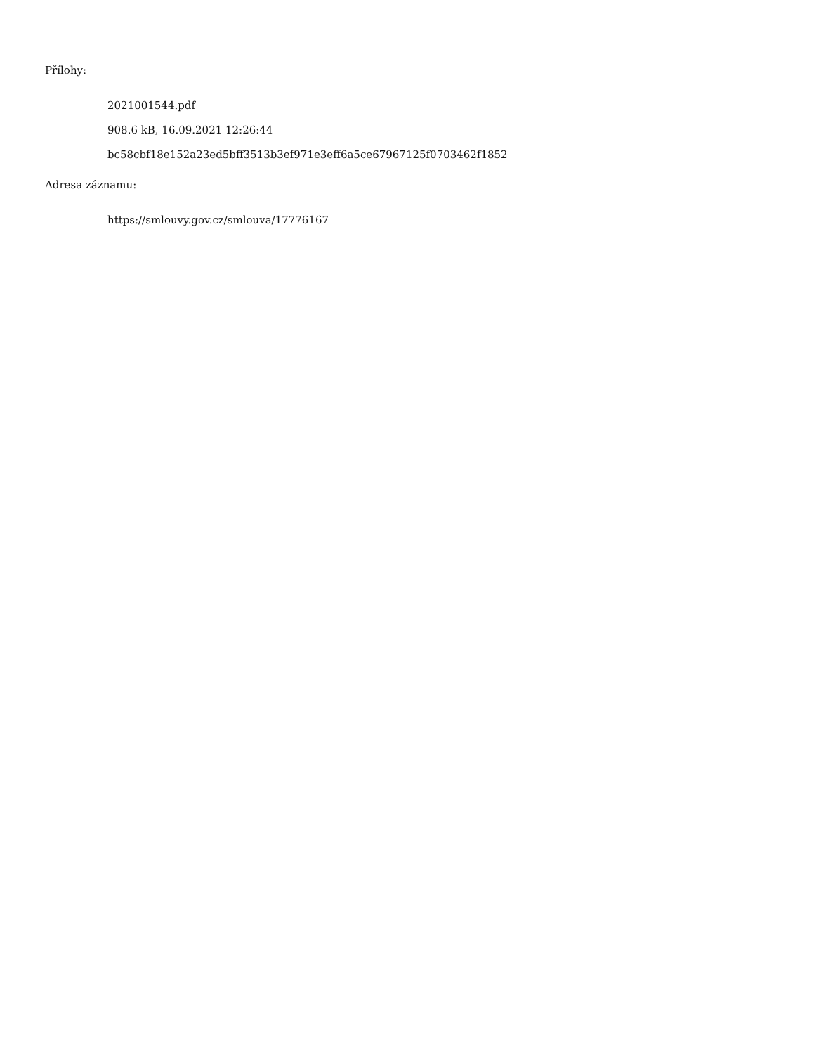Přílohy:
2021001544.pdf
908.6 kB, 16.09.2021 12:26:44
bc58cbf18e152a23ed5bff3513b3ef971e3eff6a5ce67967125f0703462f1852
Adresa záznamu:
https://smlouvy.gov.cz/smlouva/17776167